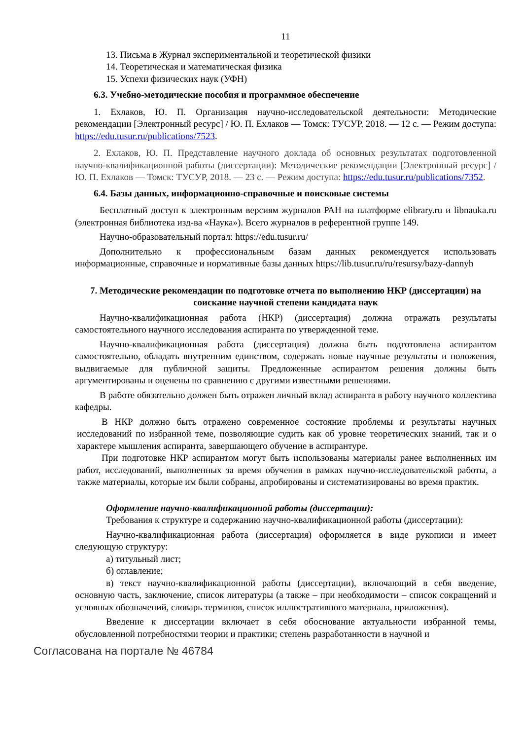11
13. Письма в Журнал экспериментальной и теоретической физики
14. Теоретическая и математическая физика
15. Успехи физических наук (УФН)
6.3. Учебно-методические пособия и программное обеспечение
1. Ехлаков, Ю. П. Организация научно-исследовательской деятельности: Методические рекомендации [Электронный ресурс] / Ю. П. Ехлаков — Томск: ТУСУР, 2018. — 12 с. — Режим доступа: https://edu.tusur.ru/publications/7523.
2. Ехлаков, Ю. П. Представление научного доклада об основных результатах подготовленной научно-квалификационной работы (диссертации): Методические рекомендации [Электронный ресурс] / Ю. П. Ехлаков — Томск: ТУСУР, 2018. — 23 с. — Режим доступа: https://edu.tusur.ru/publications/7352.
6.4. Базы данных, информационно-справочные и поисковые системы
Бесплатный доступ к электронным версиям журналов РАН на платформе elibrary.ru и libnauka.ru (электронная библиотека изд-ва «Наука»). Всего журналов в референтной группе 149.
Научно-образовательный портал: https://edu.tusur.ru/
Дополнительно к профессиональным базам данных рекомендуется использовать информационные, справочные и нормативные базы данных https://lib.tusur.ru/ru/resursy/bazy-dannyh
7. Методические рекомендации по подготовке отчета по выполнению НКР (диссертации) на соискание научной степени кандидата наук
Научно-квалификационная работа (НКР) (диссертация) должна отражать результаты самостоятельного научного исследования аспиранта по утвержденной теме.
Научно-квалификационная работа (диссертация) должна быть подготовлена аспирантом самостоятельно, обладать внутренним единством, содержать новые научные результаты и положения, выдвигаемые для публичной защиты. Предложенные аспирантом решения должны быть аргументированы и оценены по сравнению с другими известными решениями.
В работе обязательно должен быть отражен личный вклад аспиранта в работу научного коллектива кафедры.
В НКР должно быть отражено современное состояние проблемы и результаты научных исследований по избранной теме, позволяющие судить как об уровне теоретических знаний, так и о характере мышления аспиранта, завершающего обучение в аспирантуре.
При подготовке НКР аспирантом могут быть использованы материалы ранее выполненных им работ, исследований, выполненных за время обучения в рамках научно-исследовательской работы, а также материалы, которые им были собраны, апробированы и систематизированы во время практик.
Оформление научно-квалификационной работы (диссертации):
Требования к структуре и содержанию научно-квалификационной работы (диссертации):
Научно-квалификационная работа (диссертация) оформляется в виде рукописи и имеет следующую структуру:
а) титульный лист;
б) оглавление;
в) текст научно-квалификационной работы (диссертации), включающий в себя введение, основную часть, заключение, список литературы (а также – при необходимости – список сокращений и условных обозначений, словарь терминов, список иллюстративного материала, приложения).
Введение к диссертации включает в себя обоснование актуальности избранной темы, обусловленной потребностями теории и практики; степень разработанности в научной и
Согласована на портале № 46784